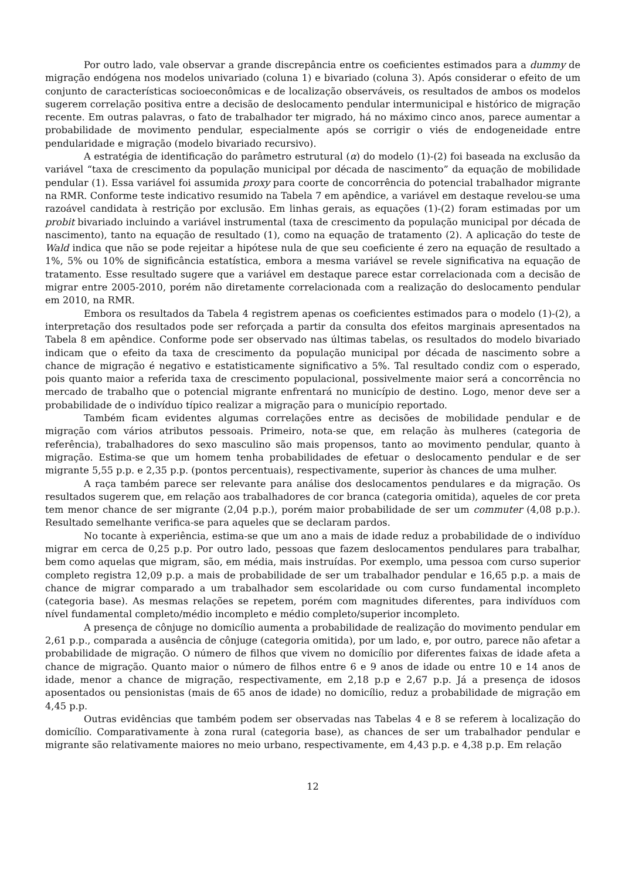Por outro lado, vale observar a grande discrepância entre os coeficientes estimados para a dummy de migração endógena nos modelos univariado (coluna 1) e bivariado (coluna 3). Após considerar o efeito de um conjunto de características socioeconômicas e de localização observáveis, os resultados de ambos os modelos sugerem correlação positiva entre a decisão de deslocamento pendular intermunicipal e histórico de migração recente. Em outras palavras, o fato de trabalhador ter migrado, há no máximo cinco anos, parece aumentar a probabilidade de movimento pendular, especialmente após se corrigir o viés de endogeneidade entre pendularidade e migração (modelo bivariado recursivo).
A estratégia de identificação do parâmetro estrutural (α) do modelo (1)-(2) foi baseada na exclusão da variável “taxa de crescimento da população municipal por década de nascimento” da equação de mobilidade pendular (1). Essa variável foi assumida proxy para coorte de concorrência do potencial trabalhador migrante na RMR. Conforme teste indicativo resumido na Tabela 7 em apêndice, a variável em destaque revelou-se uma razoável candidata à restrição por exclusão. Em linhas gerais, as equações (1)-(2) foram estimadas por um probit bivariado incluindo a variável instrumental (taxa de crescimento da população municipal por década de nascimento), tanto na equação de resultado (1), como na equação de tratamento (2). A aplicação do teste de Wald indica que não se pode rejeitar a hipótese nula de que seu coeficiente é zero na equação de resultado a 1%, 5% ou 10% de significância estatística, embora a mesma variável se revele significativa na equação de tratamento. Esse resultado sugere que a variável em destaque parece estar correlacionada com a decisão de migrar entre 2005-2010, porém não diretamente correlacionada com a realização do deslocamento pendular em 2010, na RMR.
Embora os resultados da Tabela 4 registrem apenas os coeficientes estimados para o modelo (1)-(2), a interpretação dos resultados pode ser reforçada a partir da consulta dos efeitos marginais apresentados na Tabela 8 em apêndice. Conforme pode ser observado nas últimas tabelas, os resultados do modelo bivariado indicam que o efeito da taxa de crescimento da população municipal por década de nascimento sobre a chance de migração é negativo e estatisticamente significativo a 5%. Tal resultado condiz com o esperado, pois quanto maior a referida taxa de crescimento populacional, possivelmente maior será a concorrência no mercado de trabalho que o potencial migrante enfrentará no município de destino. Logo, menor deve ser a probabilidade de o indivíduo típico realizar a migração para o município reportado.
Também ficam evidentes algumas correlações entre as decisões de mobilidade pendular e de migração com vários atributos pessoais. Primeiro, nota-se que, em relação às mulheres (categoria de referência), trabalhadores do sexo masculino são mais propensos, tanto ao movimento pendular, quanto à migração. Estima-se que um homem tenha probabilidades de efetuar o deslocamento pendular e de ser migrante 5,55 p.p. e 2,35 p.p. (pontos percentuais), respectivamente, superior às chances de uma mulher.
A raça também parece ser relevante para análise dos deslocamentos pendulares e da migração. Os resultados sugerem que, em relação aos trabalhadores de cor branca (categoria omitida), aqueles de cor preta tem menor chance de ser migrante (2,04 p.p.), porém maior probabilidade de ser um commuter (4,08 p.p.). Resultado semelhante verifica-se para aqueles que se declaram pardos.
No tocante à experiência, estima-se que um ano a mais de idade reduz a probabilidade de o indivíduo migrar em cerca de 0,25 p.p. Por outro lado, pessoas que fazem deslocamentos pendulares para trabalhar, bem como aquelas que migram, são, em média, mais instruídas. Por exemplo, uma pessoa com curso superior completo registra 12,09 p.p. a mais de probabilidade de ser um trabalhador pendular e 16,65 p.p. a mais de chance de migrar comparado a um trabalhador sem escolaridade ou com curso fundamental incompleto (categoria base). As mesmas relações se repetem, porém com magnitudes diferentes, para indivíduos com nível fundamental completo/médio incompleto e médio completo/superior incompleto.
A presença de cônjuge no domicílio aumenta a probabilidade de realização do movimento pendular em 2,61 p.p., comparada a ausência de cônjuge (categoria omitida), por um lado, e, por outro, parece não afetar a probabilidade de migração. O número de filhos que vivem no domicílio por diferentes faixas de idade afeta a chance de migração. Quanto maior o número de filhos entre 6 e 9 anos de idade ou entre 10 e 14 anos de idade, menor a chance de migração, respectivamente, em 2,18 p.p e 2,67 p.p. Já a presença de idosos aposentados ou pensionistas (mais de 65 anos de idade) no domicílio, reduz a probabilidade de migração em 4,45 p.p.
Outras evidências que também podem ser observadas nas Tabelas 4 e 8 se referem à localização do domicílio. Comparativamente à zona rural (categoria base), as chances de ser um trabalhador pendular e migrante são relativamente maiores no meio urbano, respectivamente, em 4,43 p.p. e 4,38 p.p. Em relação
12